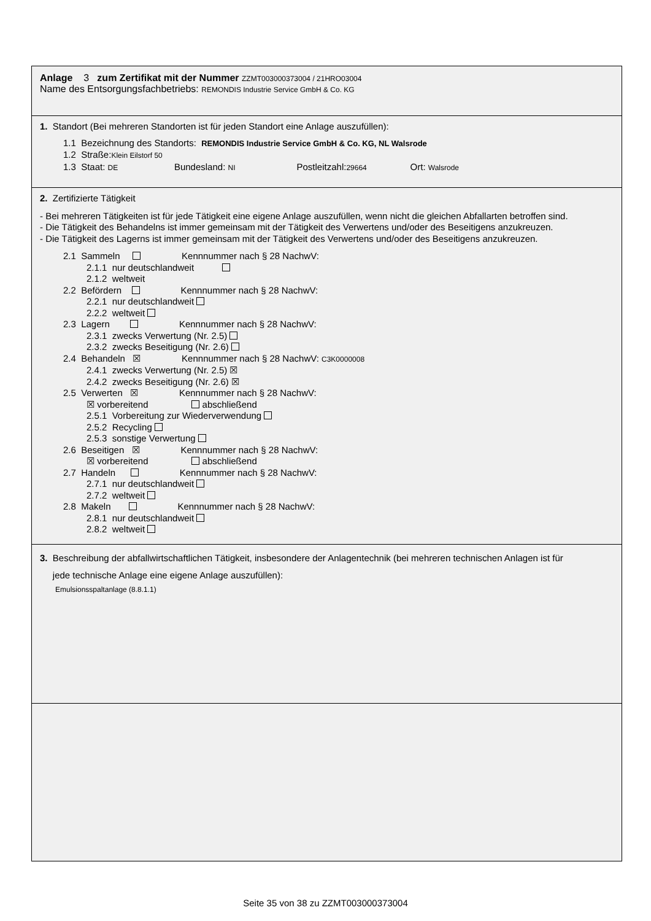Anlage 3 zum Zertifikat mit der Nummer ZZMT003000373004 / 21HRO03004
Name des Entsorgungsfachbetriebs: REMONDIS Industrie Service GmbH & Co. KG
1. Standort (Bei mehreren Standorten ist für jeden Standort eine Anlage auszufüllen):
1.1 Bezeichnung des Standorts: REMONDIS Industrie Service GmbH & Co. KG, NL Walsrode
1.2 Straße:Klein Eilstorf 50
1.3 Staat: DE Bundesland: NI Postleitzahl:29664 Ort: Walsrode
2. Zertifizierte Tätigkeit
- Bei mehreren Tätigkeiten ist für jede Tätigkeit eine eigene Anlage auszufüllen, wenn nicht die gleichen Abfallarten betroffen sind.
- Die Tätigkeit des Behandelns ist immer gemeinsam mit der Tätigkeit des Verwertens und/oder des Beseitigens anzukreuzen.
- Die Tätigkeit des Lagerns ist immer gemeinsam mit der Tätigkeit des Verwertens und/oder des Beseitigens anzukreuzen.
2.1 Sammeln Kennnummer nach § 28 NachwV:
2.1.1 nur deutschlandweit
2.1.2 weltweit
2.2 Befördern Kennnummer nach § 28 NachwV:
2.2.1 nur deutschlandweit
2.2.2 weltweit
2.3 Lagern Kennnummer nach § 28 NachwV:
2.3.1 zwecks Verwertung (Nr. 2.5)
2.3.2 zwecks Beseitigung (Nr. 2.6)
2.4 Behandeln ☒ Kennnummer nach § 28 NachwV: C3K0000008
2.4.1 zwecks Verwertung (Nr. 2.5) ☒
2.4.2 zwecks Beseitigung (Nr. 2.6) ☒
2.5 Verwerten ☒ Kennnummer nach § 28 NachwV:
☒ vorbereitend abschließend
2.5.1 Vorbereitung zur Wiederverwendung
2.5.2 Recycling
2.5.3 sonstige Verwertung
2.6 Beseitigen ☒ Kennnummer nach § 28 NachwV:
☒ vorbereitend abschließend
2.7 Handeln Kennnummer nach § 28 NachwV:
2.7.1 nur deutschlandweit
2.7.2 weltweit
2.8 Makeln Kennnummer nach § 28 NachwV:
2.8.1 nur deutschlandweit
2.8.2 weltweit
3. Beschreibung der abfallwirtschaftlichen Tätigkeit, insbesondere der Anlagentechnik (bei mehreren technischen Anlagen ist für
jede technische Anlage eine eigene Anlage auszufüllen):
Emulsionsspaltanlage (8.8.1.1)
Seite 35 von 38 zu ZZMT003000373004